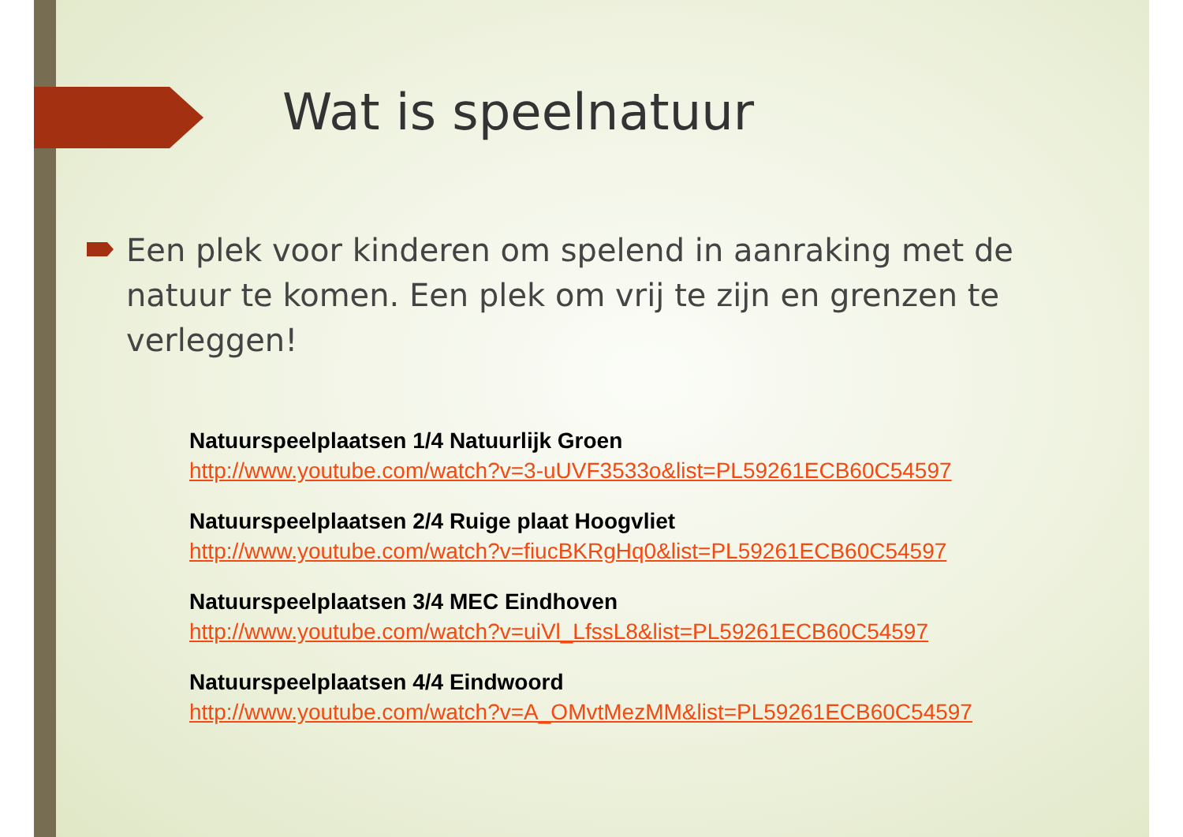Wat is speelnatuur
Een plek voor kinderen om spelend in aanraking met de natuur te komen. Een plek om vrij te zijn en grenzen te verleggen!
Natuurspeelplaatsen 1/4 Natuurlijk Groen
http://www.youtube.com/watch?v=3-uUVF3533o&list=PL59261ECB60C54597
Natuurspeelplaatsen 2/4 Ruige plaat Hoogvliet
http://www.youtube.com/watch?v=fiucBKRgHq0&list=PL59261ECB60C54597
Natuurspeelplaatsen 3/4 MEC Eindhoven
http://www.youtube.com/watch?v=uiVl_LfssL8&list=PL59261ECB60C54597
Natuurspeelplaatsen 4/4 Eindwoord
http://www.youtube.com/watch?v=A_OMvtMezMM&list=PL59261ECB60C54597